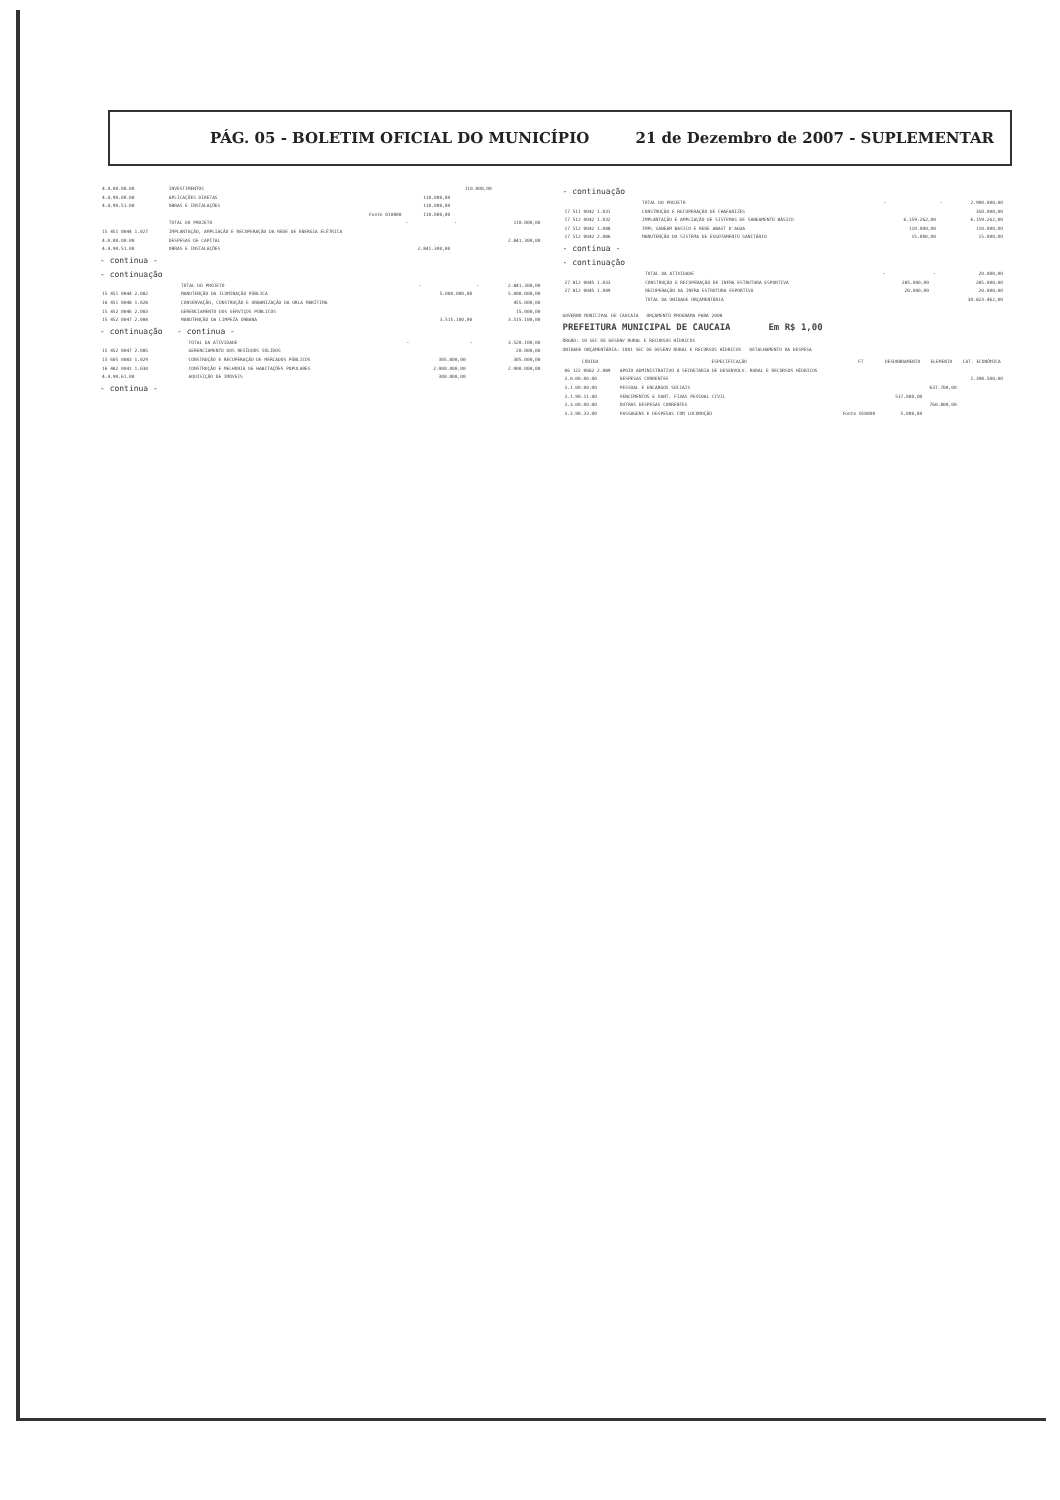PÁG. 05 - BOLETIM OFICIAL DO MUNICÍPIO 21 de Dezembro de 2007 - SUPLEMENTAR
| 4.4.00.00.00 | INVESTIMENTOS | | 110.000,00 | |
| 4.4.90.00.00 | APLICAÇÕES DIRETAS | 110.000,00 | | |
| 4.4.90.51.00 | OBRAS E INSTALAÇÕES | 110.000,00 | | |
| | Fonte 010000 | 110.000,00 | | |
| | TOTAL DO PROJETO | - | - | 110.000,00 |
| 15 451 0044 1.027 | IMPLANTAÇÃO, AMPLIAÇÃO E RECUPERAÇÃO DA REDE DE ENERGIA ELÉTRICA | | | |
| 4.0.00.00.00 | DESPESAS DE CAPITAL | | | 2.841.300,00 |
| 4.4.90.51.00 | OBRAS E INSTALAÇÕES | 2.841.300,00 | | |
- continua -
- continuação
| | TOTAL DO PROJETO | - | - | 2.841.300,00 |
| 15 451 0044 2.082 | MANUTENÇÃO DA ILUMINAÇÃO PÚBLICA | 5.000.000,00 | | 5.000.000,00 |
| 16 451 0048 1.028 | CONSERVAÇÃO, CONSTRUÇÃO E URBANIZAÇÃO DA ORLA MARÍTIMA | | | 455.000,00 |
| 15 452 0046 2.083 | GERENCIAMENTO DOS SERVIÇOS PÚBLICOS | | | 15.000,00 |
| 15 452 0047 2.084 | MANUTENÇÃO DA LIMPEZA URBANA | 3.515.100,00 | | 3.515.100,00 |
- continuação - continua -
| | TOTAL DA ATIVIDADE | - | - | 3.520.100,00 |
| 15 452 0047 2.085 | GERENCIAMENTO DOS RESÍDUOS SÓLIDOS | | | 20.000,00 |
| 15 605 0083 1.029 | CONSTRUÇÃO E RECUPERAÇÃO DE MERCADOS PÚBLICOS | 305.000,00 | | 305.000,00 |
| 16 482 0041 1.030 | CONSTRUÇÃO E MELHORIA DE HABITAÇÕES POPULARES | 2.900.000,00 | | 2.900.000,00 |
| 4.4.90.61.00 | AQUISIÇÃO DE IMÓVEIS | 300.000,00 | | |
- continua -
- continuação
| | TOTAL DO PROJETO | - | - | 2.900.000,00 |
| 17 511 0042 1.031 | CONSTRUÇÃO E RECUPERAÇÃO DE CHAFARIZES | | | 350.000,00 |
| 17 512 0042 1.032 | IMPLANTAÇÃO E AMPLIAÇÃO DE SISTEMAS DE SANEAMENTO BÁSICO | 6.159.262,00 | | 6.159.262,00 |
| 17 512 0042 1.048 | IMPL SANEAM BASICO E REDE ABAST D'AGUA | 110.000,00 | | 110.000,00 |
| 17 512 0042 2.086 | MANUTENÇÃO DO SISTEMA DE ESGOTAMENTO SANITÁRIO | 15.000,00 | | 15.000,00 |
- continua -
- continuação
| | TOTAL DA ATIVIDADE | - | - | 20.000,00 |
| 27 812 0045 1.033 | CONSTRUÇÃO E RECUPERAÇÃO DE INFRA ESTRUTURA ESPORTIVA | 285.000,00 | | 285.000,00 |
| 27 812 0045 1.049 | RECUPERAÇÃO DA INFRA ESTRUTURA ESPORTIVA | 20.000,00 | | 20.000,00 |
| | TOTAL DA UNIDADE ORÇAMENTÁRIA | | | 30.823.462,00 |
GOVERNO MUNICIPAL DE CAUCAIA ORÇAMENTO PROGRAMA PARA 2008
PREFEITURA MUNICIPAL DE CAUCAIA Em R$ 1,00
ÓRGÃO: 10 SEC DE DESENV RURAL E RECURSOS HÍDRICOS
UNIDADE ORÇAMENTÁRIA: 1001 SEC DE DESENV RURAL E RECURSOS HÍDRICOS DETALHAMENTO DA DESPESA
| CÓDIGO | ESPECIFICAÇÃO | FT | DESDOBRAMENTO | ELEMENTO | CAT. ECONÔMICA |
| --- | --- | --- | --- | --- | --- |
| 06 122 0062 2.089 | APOIO ADMINISTRATIVO À SECRETARIA DE DESENVOLV. RURAL E RECURSOS HÍDRICOS | | | | |
| 3.0.00.00.00 | DESPESAS CORRENTES | | | | 1.398.500,00 |
| 3.1.00.00.00 | PESSOAL E ENCARGOS SOCIAIS | | | 637.700,00 | |
| 3.1.90.11.00 | VENCIMENTOS E VANT. FIXAS PESSOAL CIVIL | | 517.000,00 | | |
| 3.3.00.00.00 | OUTRAS DESPESAS CORRENTES | | | 760.800,00 | |
| 3.3.90.33.00 | PASSAGENS E DESPESAS COM LOCOMOÇÃO | Fonte 010000 | 5.000,00 | | |